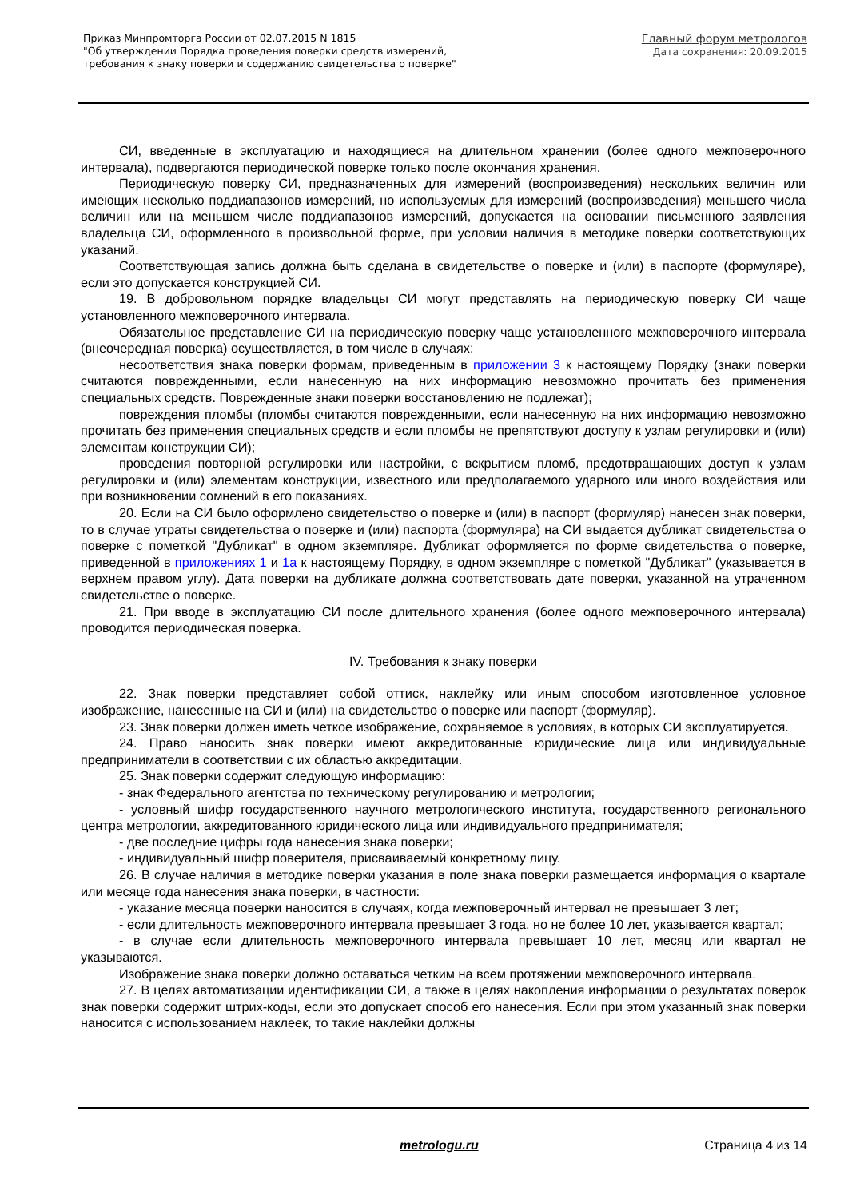Приказ Минпромторга России от 02.07.2015 N 1815
"Об утверждении Порядка проведения поверки средств измерений,
требования к знаку поверки и содержанию свидетельства о поверке"
Главный форум метрологов
Дата сохранения: 20.09.2015
СИ, введенные в эксплуатацию и находящиеся на длительном хранении (более одного межповерочного интервала), подвергаются периодической поверке только после окончания хранения.
Периодическую поверку СИ, предназначенных для измерений (воспроизведения) нескольких величин или имеющих несколько поддиапазонов измерений, но используемых для измерений (воспроизведения) меньшего числа величин или на меньшем числе поддиапазонов измерений, допускается на основании письменного заявления владельца СИ, оформленного в произвольной форме, при условии наличия в методике поверки соответствующих указаний.
Соответствующая запись должна быть сделана в свидетельстве о поверке и (или) в паспорте (формуляре), если это допускается конструкцией СИ.
19. В добровольном порядке владельцы СИ могут представлять на периодическую поверку СИ чаще установленного межповерочного интервала.
Обязательное представление СИ на периодическую поверку чаще установленного межповерочного интервала (внеочередная поверка) осуществляется, в том числе в случаях:
несоответствия знака поверки формам, приведенным в приложении 3 к настоящему Порядку (знаки поверки считаются поврежденными, если нанесенную на них информацию невозможно прочитать без применения специальных средств. Поврежденные знаки поверки восстановлению не подлежат);
повреждения пломбы (пломбы считаются поврежденными, если нанесенную на них информацию невозможно прочитать без применения специальных средств и если пломбы не препятствуют доступу к узлам регулировки и (или) элементам конструкции СИ);
проведения повторной регулировки или настройки, с вскрытием пломб, предотвращающих доступ к узлам регулировки и (или) элементам конструкции, известного или предполагаемого ударного или иного воздействия или при возникновении сомнений в его показаниях.
20. Если на СИ было оформлено свидетельство о поверке и (или) в паспорт (формуляр) нанесен знак поверки, то в случае утраты свидетельства о поверке и (или) паспорта (формуляра) на СИ выдается дубликат свидетельства о поверке с пометкой "Дубликат" в одном экземпляре. Дубликат оформляется по форме свидетельства о поверке, приведенной в приложениях 1 и 1а к настоящему Порядку, в одном экземпляре с пометкой "Дубликат" (указывается в верхнем правом углу). Дата поверки на дубликате должна соответствовать дате поверки, указанной на утраченном свидетельстве о поверке.
21. При вводе в эксплуатацию СИ после длительного хранения (более одного межповерочного интервала) проводится периодическая поверка.
IV. Требования к знаку поверки
22. Знак поверки представляет собой оттиск, наклейку или иным способом изготовленное условное изображение, нанесенные на СИ и (или) на свидетельство о поверке или паспорт (формуляр).
23. Знак поверки должен иметь четкое изображение, сохраняемое в условиях, в которых СИ эксплуатируется.
24. Право наносить знак поверки имеют аккредитованные юридические лица или индивидуальные предприниматели в соответствии с их областью аккредитации.
25. Знак поверки содержит следующую информацию:
- знак Федерального агентства по техническому регулированию и метрологии;
- условный шифр государственного научного метрологического института, государственного регионального центра метрологии, аккредитованного юридического лица или индивидуального предпринимателя;
- две последние цифры года нанесения знака поверки;
- индивидуальный шифр поверителя, присваиваемый конкретному лицу.
26. В случае наличия в методике поверки указания в поле знака поверки размещается информация о квартале или месяце года нанесения знака поверки, в частности:
- указание месяца поверки наносится в случаях, когда межповерочный интервал не превышает 3 лет;
- если длительность межповерочного интервала превышает 3 года, но не более 10 лет, указывается квартал;
- в случае если длительность межповерочного интервала превышает 10 лет, месяц или квартал не указываются.
Изображение знака поверки должно оставаться четким на всем протяжении межповерочного интервала.
27. В целях автоматизации идентификации СИ, а также в целях накопления информации о результатах поверок знак поверки содержит штрих-коды, если это допускает способ его нанесения. Если при этом указанный знак поверки наносится с использованием наклеек, то такие наклейки должны
metrologu.ru Страница 4 из 14